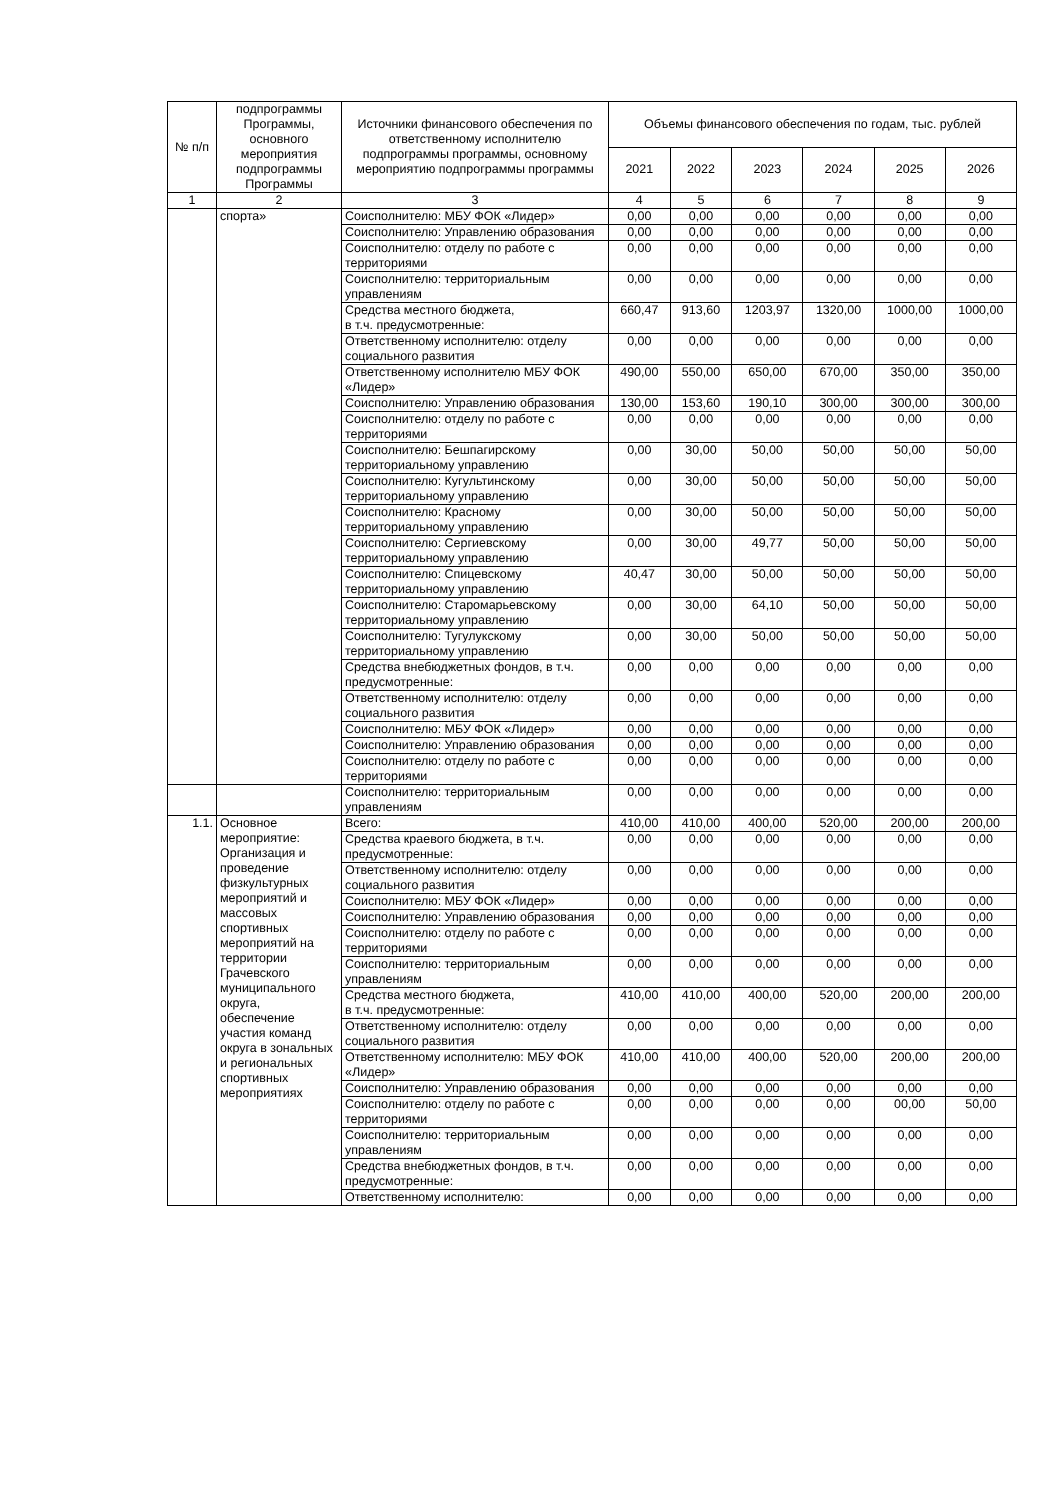| № п/п | подпрограммы Программы, основного мероприятия подпрограммы Программы | Источники финансового обеспечения по ответственному исполнителю подпрограммы программы, основному мероприятию подпрограммы программы | Объемы финансового обеспечения по годам, тыс. рублей | | | | | |
| --- | --- | --- | --- | --- | --- | --- | --- | --- |
| | | | 2021 | 2022 | 2023 | 2024 | 2025 | 2026 |
| 1 | 2 | 3 | 4 | 5 | 6 | 7 | 8 | 9 |
| | спорта» | Соисполнителю: МБУ ФОК «Лидер» | 0,00 | 0,00 | 0,00 | 0,00 | 0,00 | 0,00 |
| | | Соисполнителю: Управлению образования | 0,00 | 0,00 | 0,00 | 0,00 | 0,00 | 0,00 |
| | | Соисполнителю: отделу по работе с территориями | 0,00 | 0,00 | 0,00 | 0,00 | 0,00 | 0,00 |
| | | Соисполнителю: территориальным управлениям | 0,00 | 0,00 | 0,00 | 0,00 | 0,00 | 0,00 |
| | | Средства местного бюджета, в т.ч. предусмотренные: | 660,47 | 913,60 | 1203,97 | 1320,00 | 1000,00 | 1000,00 |
| | | Ответственному исполнителю: отделу социального развития | 0,00 | 0,00 | 0,00 | 0,00 | 0,00 | 0,00 |
| | | Ответственному исполнителю МБУ ФОК «Лидер» | 490,00 | 550,00 | 650,00 | 670,00 | 350,00 | 350,00 |
| | | Соисполнителю: Управлению образования | 130,00 | 153,60 | 190,10 | 300,00 | 300,00 | 300,00 |
| | | Соисполнителю: отделу по работе с территориями | 0,00 | 0,00 | 0,00 | 0,00 | 0,00 | 0,00 |
| | | Соисполнителю: Бешпагирскому территориальному управлению | 0,00 | 30,00 | 50,00 | 50,00 | 50,00 | 50,00 |
| | | Соисполнителю: Кугультинскому территориальному управлению | 0,00 | 30,00 | 50,00 | 50,00 | 50,00 | 50,00 |
| | | Соисполнителю: Красному территориальному управлению | 0,00 | 30,00 | 50,00 | 50,00 | 50,00 | 50,00 |
| | | Соисполнителю: Сергиевскому территориальному управлению | 0,00 | 30,00 | 49,77 | 50,00 | 50,00 | 50,00 |
| | | Соисполнителю: Спицевскому территориальному управлению | 40,47 | 30,00 | 50,00 | 50,00 | 50,00 | 50,00 |
| | | Соисполнителю: Старомарьевскому территориальному управлению | 0,00 | 30,00 | 64,10 | 50,00 | 50,00 | 50,00 |
| | | Соисполнителю: Тугулукскому территориальному управлению | 0,00 | 30,00 | 50,00 | 50,00 | 50,00 | 50,00 |
| | | Средства внебюджетных фондов, в т.ч. предусмотренные: | 0,00 | 0,00 | 0,00 | 0,00 | 0,00 | 0,00 |
| | | Ответственному исполнителю: отделу социального развития | 0,00 | 0,00 | 0,00 | 0,00 | 0,00 | 0,00 |
| | | Соисполнителю: МБУ ФОК «Лидер» | 0,00 | 0,00 | 0,00 | 0,00 | 0,00 | 0,00 |
| | | Соисполнителю: Управлению образования | 0,00 | 0,00 | 0,00 | 0,00 | 0,00 | 0,00 |
| | | Соисполнителю: отделу по работе с территориями | 0,00 | 0,00 | 0,00 | 0,00 | 0,00 | 0,00 |
| | | Соисполнителю: территориальным управлениям | 0,00 | 0,00 | 0,00 | 0,00 | 0,00 | 0,00 |
| 1.1. | Основное мероприятие: Организация и проведение физкультурных мероприятий и массовых спортивных мероприятий на территории Грачевского муниципального округа, обеспечение участия команд округа в зональных и региональных спортивных мероприятиях | Всего: | 410,00 | 410,00 | 400,00 | 520,00 | 200,00 | 200,00 |
| | | Средства краевого бюджета, в т.ч. предусмотренные: | 0,00 | 0,00 | 0,00 | 0,00 | 0,00 | 0,00 |
| | | Ответственному исполнителю: отделу социального развития | 0,00 | 0,00 | 0,00 | 0,00 | 0,00 | 0,00 |
| | | Соисполнителю: МБУ ФОК «Лидер» | 0,00 | 0,00 | 0,00 | 0,00 | 0,00 | 0,00 |
| | | Соисполнителю: Управлению образования | 0,00 | 0,00 | 0,00 | 0,00 | 0,00 | 0,00 |
| | | Соисполнителю: отделу по работе с территориями | 0,00 | 0,00 | 0,00 | 0,00 | 0,00 | 0,00 |
| | | Соисполнителю: территориальным управлениям | 0,00 | 0,00 | 0,00 | 0,00 | 0,00 | 0,00 |
| | | Средства местного бюджета, в т.ч. предусмотренные: | 410,00 | 410,00 | 400,00 | 520,00 | 200,00 | 200,00 |
| | | Ответственному исполнителю: отделу социального развития | 0,00 | 0,00 | 0,00 | 0,00 | 0,00 | 0,00 |
| | | Ответственному исполнителю: МБУ ФОК «Лидер» | 410,00 | 410,00 | 400,00 | 520,00 | 200,00 | 200,00 |
| | | Соисполнителю: Управлению образования | 0,00 | 0,00 | 0,00 | 0,00 | 0,00 | 0,00 |
| | | Соисполнителю: отделу по работе с территориями | 0,00 | 0,00 | 0,00 | 0,00 | 00,00 | 50,00 |
| | | Соисполнителю: территориальным управлениям | 0,00 | 0,00 | 0,00 | 0,00 | 0,00 | 0,00 |
| | | Средства внебюджетных фондов, в т.ч. предусмотренные: | 0,00 | 0,00 | 0,00 | 0,00 | 0,00 | 0,00 |
| | | Ответственному исполнителю: | 0,00 | 0,00 | 0,00 | 0,00 | 0,00 | 0,00 |